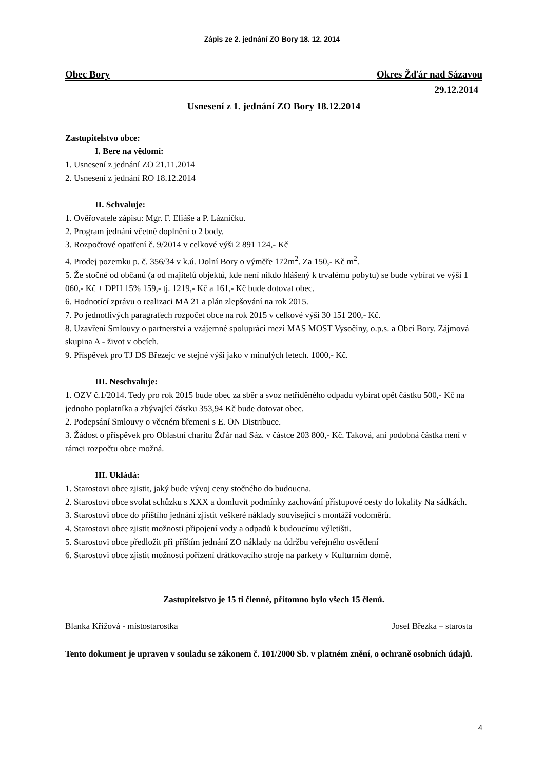Zápis ze 2. jednání ZO Bory 18. 12. 2014
Obec Bory Okres Žďár nad Sázavou
29.12.2014
Usnesení z 1. jednání ZO Bory 18.12.2014
Zastupitelstvo obce:
I. Bere na vědomí:
1. Usnesení z jednání ZO 21.11.2014
2. Usnesení z jednání RO 18.12.2014
II. Schvaluje:
1. Ověřovatele zápisu: Mgr. F. Eliáše a P. Lázničku.
2. Program jednání včetně doplnění o 2 body.
3. Rozpočtové opatření č. 9/2014 v celkové výši 2 891 124,- Kč
4. Prodej pozemku p. č. 356/34 v k.ú. Dolní Bory o výměře 172m<sup>2</sup>. Za 150,- Kč m<sup>2</sup>.
5. Že stočné od občanů (a od majitelů objektů, kde není nikdo hlášený k trvalému pobytu) se bude vybírat ve výši 1 060,- Kč + DPH 15% 159,- tj. 1219,- Kč a 161,- Kč bude dotovat obec.
6. Hodnotící zprávu o realizaci MA 21 a plán zlepšování na rok 2015.
7. Po jednotlivých paragrafech rozpočet obce na rok 2015 v celkové výši 30 151 200,- Kč.
8. Uzavření Smlouvy o partnerství a vzájemné spolupráci mezi MAS MOST Vysočiny, o.p.s. a Obcí Bory. Zájmová skupina A - život v obcích.
9. Příspěvek pro TJ DS Březejc ve stejné výši jako v minulých letech. 1000,- Kč.
III. Neschvaluje:
1. OZV č.1/2014. Tedy pro rok 2015 bude obec za sběr a svoz netříděného odpadu vybírat opět částku 500,- Kč na jednoho poplatníka a zbývající částku 353,94 Kč bude dotovat obec.
2. Podepsání Smlouvy o věcném břemeni s E. ON Distribuce.
3. Žádost o příspěvek pro Oblastní charitu Žďár nad Sáz. v částce 203 800,- Kč. Taková, ani podobná částka není v rámci rozpočtu obce možná.
III. Ukládá:
1. Starostovi obce zjistit, jaký bude vývoj ceny stočného do budoucna.
2. Starostovi obce svolat schůzku s XXX a domluvit podmínky zachování přístupové cesty do lokality Na sádkách.
3. Starostovi obce do příštího jednání zjistit veškeré náklady související s montáží vodoměrů.
4. Starostovi obce zjistit možnosti připojení vody a odpadů k budoucímu výletišti.
5. Starostovi obce předložit při příštím jednání ZO náklady na údržbu veřejného osvětlení
6. Starostovi obce zjistit možnosti pořízení drátkovacího stroje na parkety v Kulturním domě.
Zastupitelstvo je 15 ti členné, přítomno bylo všech 15 členů.
Blanka Křížová - místostarostka
Josef Březka – starosta
Tento dokument je upraven v souladu se zákonem č. 101/2000 Sb. v platném znění, o ochraně osobních údajů.
4